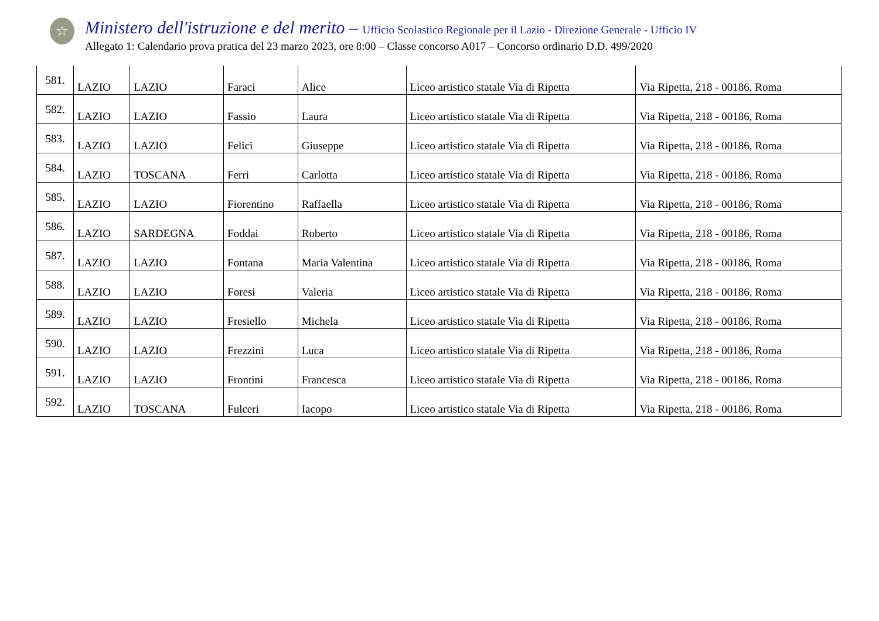☆
Ministero dell'istruzione e del merito – Ufficio Scolastico Regionale per il Lazio - Direzione Generale - Ufficio IV
Allegato 1: Calendario prova pratica del 23 marzo 2023, ore 8:00 – Classe concorso A017 – Concorso ordinario D.D. 499/2020
| 581. | LAZIO | LAZIO | Faraci | Alice | Liceo artistico statale Via di Ripetta | Via Ripetta, 218 - 00186, Roma |
| 582. | LAZIO | LAZIO | Fassio | Laura | Liceo artistico statale Via di Ripetta | Via Ripetta, 218 - 00186, Roma |
| 583. | LAZIO | LAZIO | Felici | Giuseppe | Liceo artistico statale Via di Ripetta | Via Ripetta, 218 - 00186, Roma |
| 584. | LAZIO | TOSCANA | Ferri | Carlotta | Liceo artistico statale Via di Ripetta | Via Ripetta, 218 - 00186, Roma |
| 585. | LAZIO | LAZIO | Fiorentino | Raffaella | Liceo artistico statale Via di Ripetta | Via Ripetta, 218 - 00186, Roma |
| 586. | LAZIO | SARDEGNA | Foddai | Roberto | Liceo artistico statale Via di Ripetta | Via Ripetta, 218 - 00186, Roma |
| 587. | LAZIO | LAZIO | Fontana | Maria Valentina | Liceo artistico statale Via di Ripetta | Via Ripetta, 218 - 00186, Roma |
| 588. | LAZIO | LAZIO | Foresi | Valeria | Liceo artistico statale Via di Ripetta | Via Ripetta, 218 - 00186, Roma |
| 589. | LAZIO | LAZIO | Fresiello | Michela | Liceo artistico statale Via di Ripetta | Via Ripetta, 218 - 00186, Roma |
| 590. | LAZIO | LAZIO | Frezzini | Luca | Liceo artistico statale Via di Ripetta | Via Ripetta, 218 - 00186, Roma |
| 591. | LAZIO | LAZIO | Frontini | Francesca | Liceo artistico statale Via di Ripetta | Via Ripetta, 218 - 00186, Roma |
| 592. | LAZIO | TOSCANA | Fulceri | Iacopo | Liceo artistico statale Via di Ripetta | Via Ripetta, 218 - 00186, Roma |